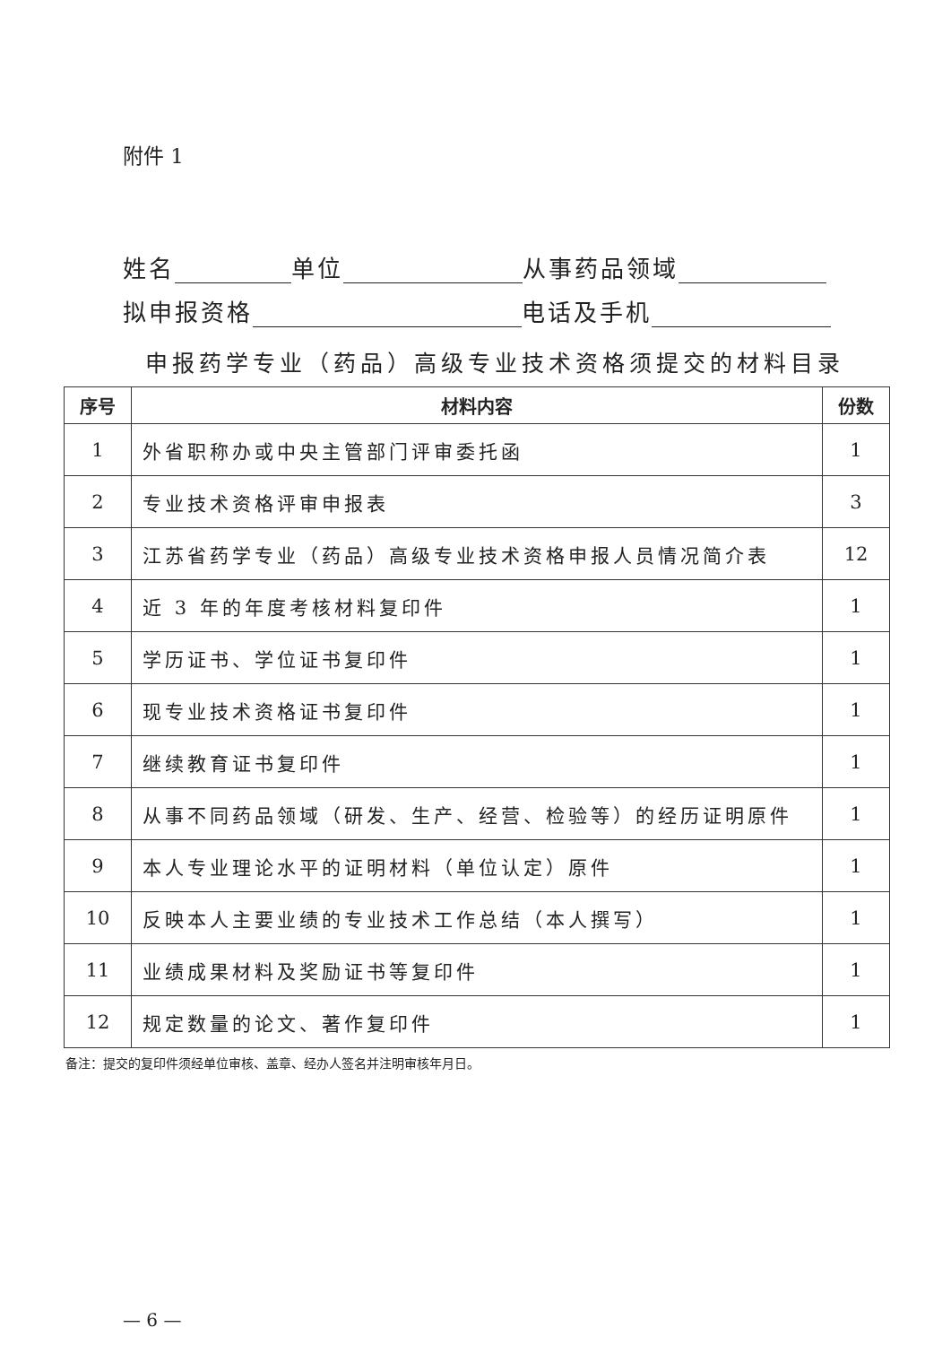附件 1
姓名 单位 从事药品领域
拟申报资格 电话及手机
申报药学专业（药品）高级专业技术资格须提交的材料目录
| 序号 | 材料内容 | 份数 |
| --- | --- | --- |
| 1 | 外省职称办或中央主管部门评审委托函 | 1 |
| 2 | 专业技术资格评审申报表 | 3 |
| 3 | 江苏省药学专业（药品）高级专业技术资格申报人员情况简介表 | 12 |
| 4 | 近 3 年的年度考核材料复印件 | 1 |
| 5 | 学历证书、学位证书复印件 | 1 |
| 6 | 现专业技术资格证书复印件 | 1 |
| 7 | 继续教育证书复印件 | 1 |
| 8 | 从事不同药品领域（研发、生产、经营、检验等）的经历证明原件 | 1 |
| 9 | 本人专业理论水平的证明材料（单位认定）原件 | 1 |
| 10 | 反映本人主要业绩的专业技术工作总结（本人撰写） | 1 |
| 11 | 业绩成果材料及奖励证书等复印件 | 1 |
| 12 | 规定数量的论文、著作复印件 | 1 |
备注：提交的复印件须经单位审核、盖章、经办人签名并注明审核年月日。
— 6 —